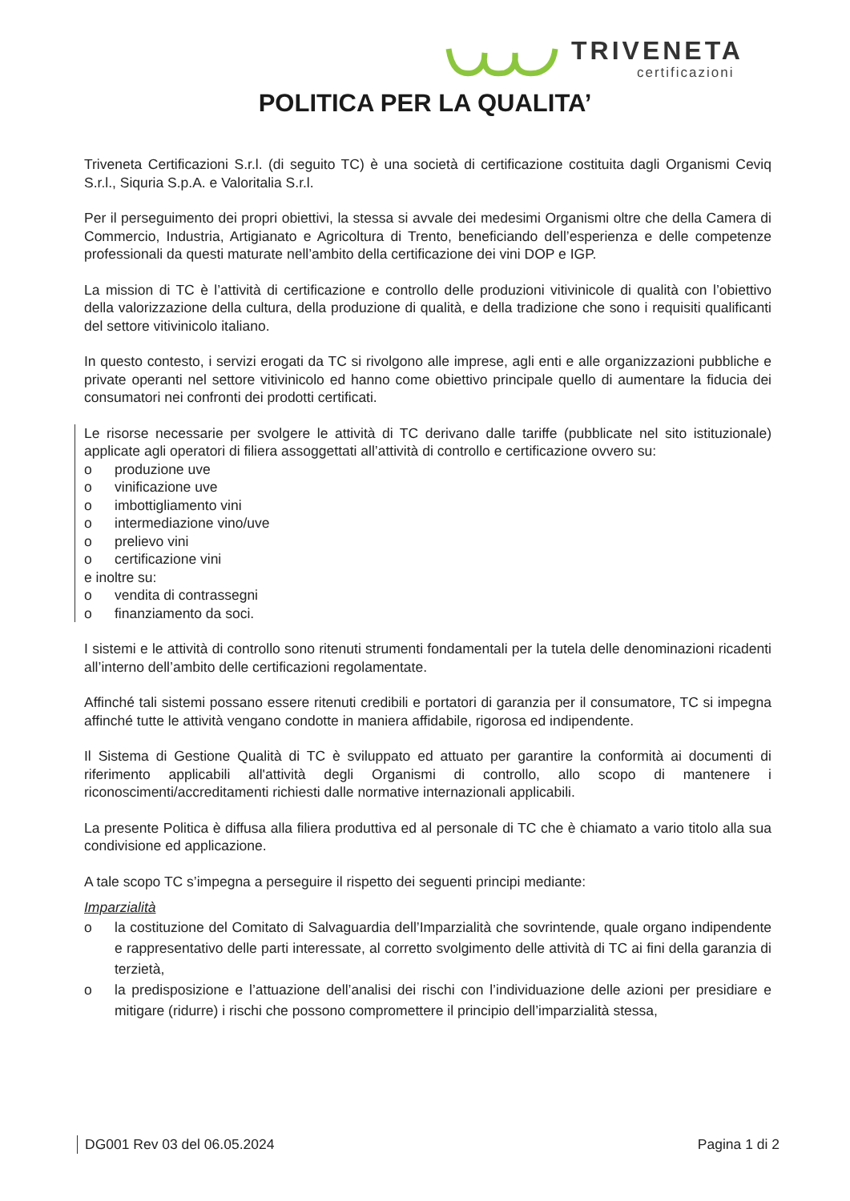TRIVENETA certificazioni
POLITICA PER LA QUALITA’
Triveneta Certificazioni S.r.l. (di seguito TC) è una società di certificazione costituita dagli Organismi Ceviq S.r.l., Siquria S.p.A. e Valoritalia S.r.l.
Per il perseguimento dei propri obiettivi, la stessa si avvale dei medesimi Organismi oltre che della Camera di Commercio, Industria, Artigianato e Agricoltura di Trento, beneficiando dell’esperienza e delle competenze professionali da questi maturate nell’ambito della certificazione dei vini DOP e IGP.
La mission di TC è l’attività di certificazione e controllo delle produzioni vitivinicole di qualità con l’obiettivo della valorizzazione della cultura, della produzione di qualità, e della tradizione che sono i requisiti qualificanti del settore vitivinicolo italiano.
In questo contesto, i servizi erogati da TC si rivolgono alle imprese, agli enti e alle organizzazioni pubbliche e private operanti nel settore vitivinicolo ed hanno come obiettivo principale quello di aumentare la fiducia dei consumatori nei confronti dei prodotti certificati.
Le risorse necessarie per svolgere le attività di TC derivano dalle tariffe (pubblicate nel sito istituzionale) applicate agli operatori di filiera assoggettati all’attività di controllo e certificazione ovvero su:
o produzione uve
o vinificazione uve
o imbottigliamento vini
o intermediazione vino/uve
o prelievo vini
o certificazione vini
e inoltre su:
o vendita di contrassegni
o finanziamento da soci.
I sistemi e le attività di controllo sono ritenuti strumenti fondamentali per la tutela delle denominazioni ricadenti all’interno dell’ambito delle certificazioni regolamentate.
Affinché tali sistemi possano essere ritenuti credibili e portatori di garanzia per il consumatore, TC si impegna affinché tutte le attività vengano condotte in maniera affidabile, rigorosa ed indipendente.
Il Sistema di Gestione Qualità di TC è sviluppato ed attuato per garantire la conformità ai documenti di riferimento applicabili all'attività degli Organismi di controllo, allo scopo di mantenere i riconoscimenti/accreditamenti richiesti dalle normative internazionali applicabili.
La presente Politica è diffusa alla filiera produttiva ed al personale di TC che è chiamato a vario titolo alla sua condivisione ed applicazione.
A tale scopo TC s’impegna a perseguire il rispetto dei seguenti principi mediante:
Imparzialità
o la costituzione del Comitato di Salvaguardia dell’Imparzialità che sovrintende, quale organo indipendente e rappresentativo delle parti interessate, al corretto svolgimento delle attività di TC ai fini della garanzia di terzietà,
o la predisposizione e l’attuazione dell’analisi dei rischi con l’individuazione delle azioni per presidiare e mitigare (ridurre) i rischi che possono compromettere il principio dell’imparzialità stessa,
DG001 Rev 03 del 06.05.2024 Pagina 1 di 2